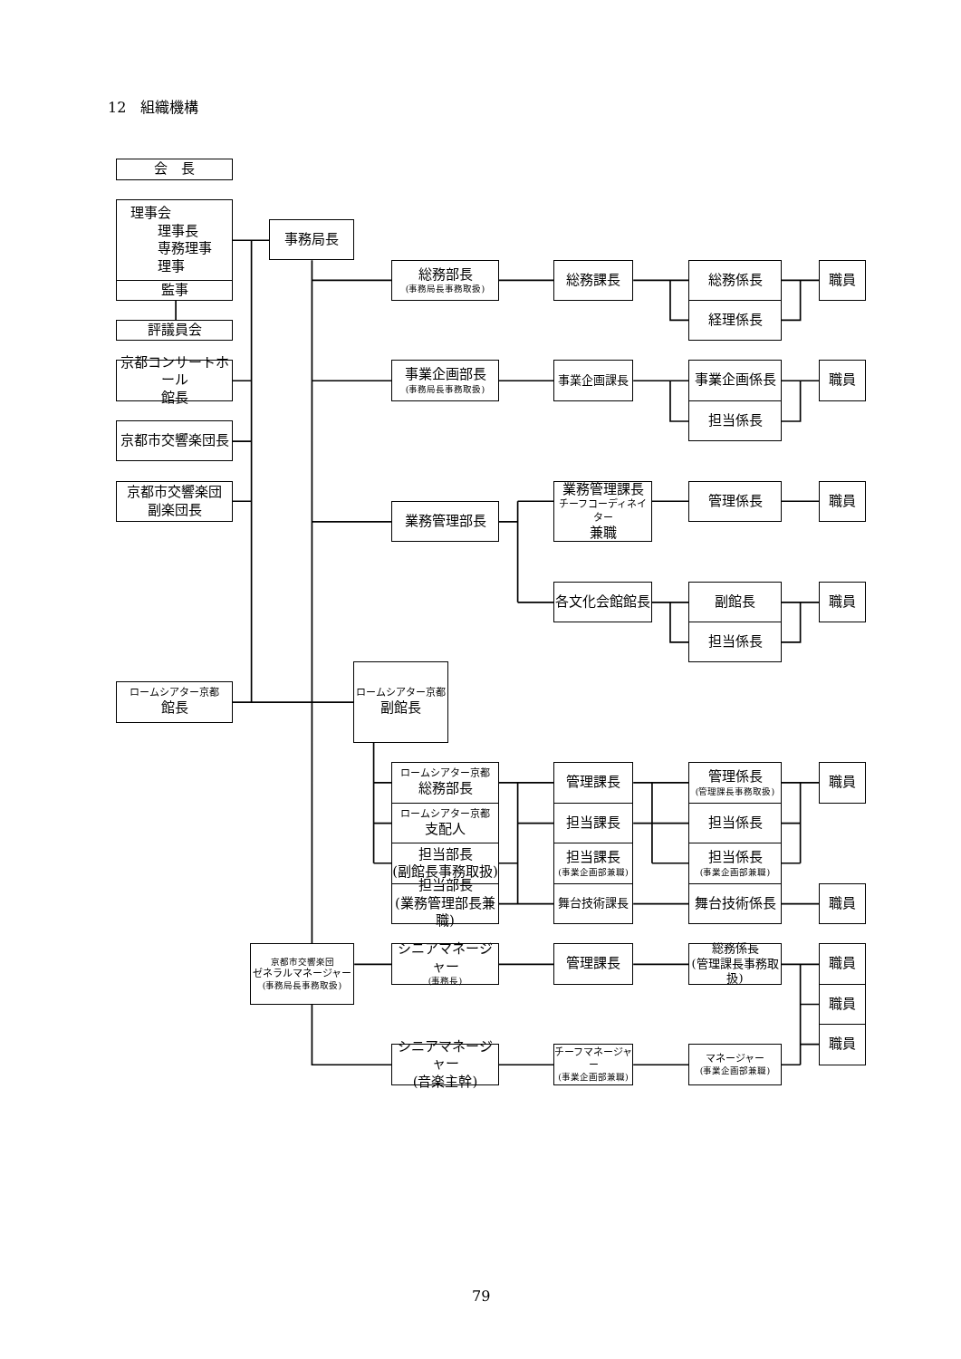12　組織機構
会　長
理事会
理事長
専務理事
理事
監事
評議員会
京都コンサートホール
館長
京都市交響楽団長
京都市交響楽団
副楽団長
ロームシアター京都
館長
事務局長
総務部長
(事務局長事務取扱)
事業企画部長
(事務局長事務取扱)
業務管理部長
ロームシアター京都
副館長
ロームシアター京都
総務部長
ロームシアター京都
支配人
担当部長
(副館長事務取扱)
担当部長
(業務管理部長兼職)
京都市交響楽団
ゼネラルマネージャー
(事務局長事務取扱)
シニアマネージャー
(事務長)
シニアマネージャー
(音楽主幹)
総務課長
事業企画課長
業務管理課長
チーフコーディネイター
兼職
各文化会館館長
管理課長
担当課長
担当課長
(事業企画部兼職)
舞台技術課長
管理課長
チーフマネージャー
(事業企画部兼職)
総務係長
経理係長
事業企画係長
担当係長
管理係長
副館長
担当係長
管理係長
(管理課長事務取扱)
担当係長
担当係長
(事業企画部兼職)
舞台技術係長
総務係長
(管理課長事務取扱)
マネージャー
(事業企画部兼職)
職員
職員
職員
職員
職員
職員
職員
職員
職員
79